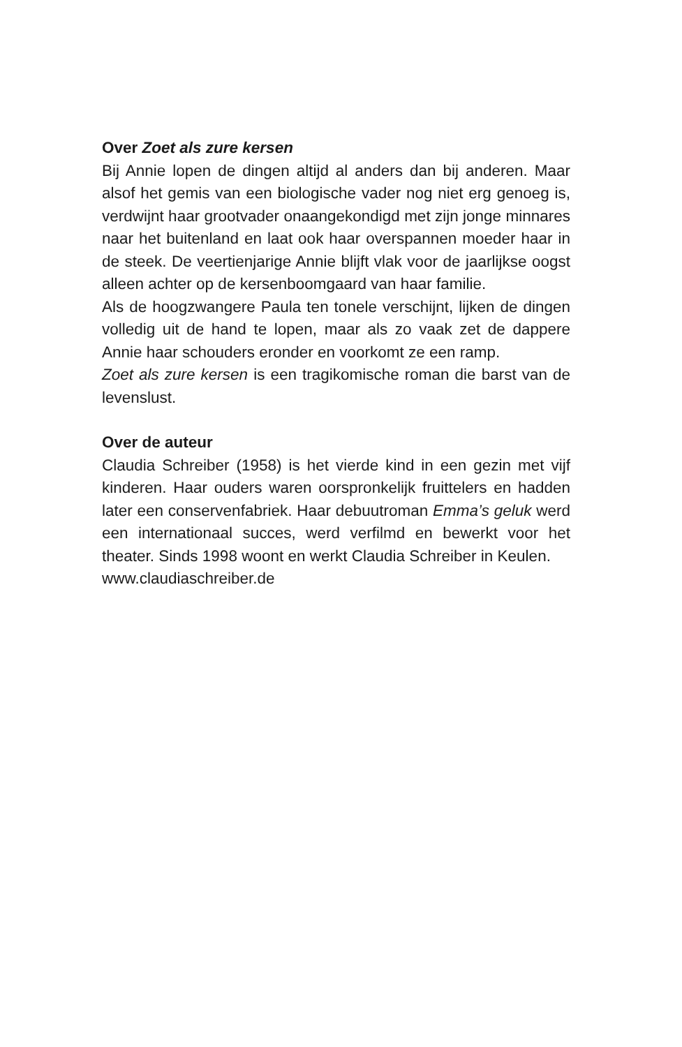Over Zoet als zure kersen
Bij Annie lopen de dingen altijd al anders dan bij anderen. Maar alsof het gemis van een biologische vader nog niet erg genoeg is, verdwijnt haar grootvader onaangekondigd met zijn jonge minnares naar het buitenland en laat ook haar over­spannen moeder haar in de steek. De veertienjarige Annie blijft vlak voor de jaarlijkse oogst alleen achter op de kersen­boomgaard van haar familie.
Als de hoogzwangere Paula ten tonele verschijnt, lijken de dingen volledig uit de hand te lopen, maar als zo vaak zet de dappere Annie haar schouders eronder en voorkomt ze een ramp.
Zoet als zure kersen is een tragikomische roman die barst van de levenslust.
Over de auteur
Claudia Schreiber (1958) is het vierde kind in een gezin met vijf kinderen. Haar ouders waren oorspronkelijk fruittelers en hadden later een conservenfabriek. Haar debuutroman Emma’s geluk werd een internationaal succes, werd verfilmd en bewerkt voor het theater. Sinds 1998 woont en werkt Clau­dia Schreiber in Keulen.
www.claudiaschreiber.de